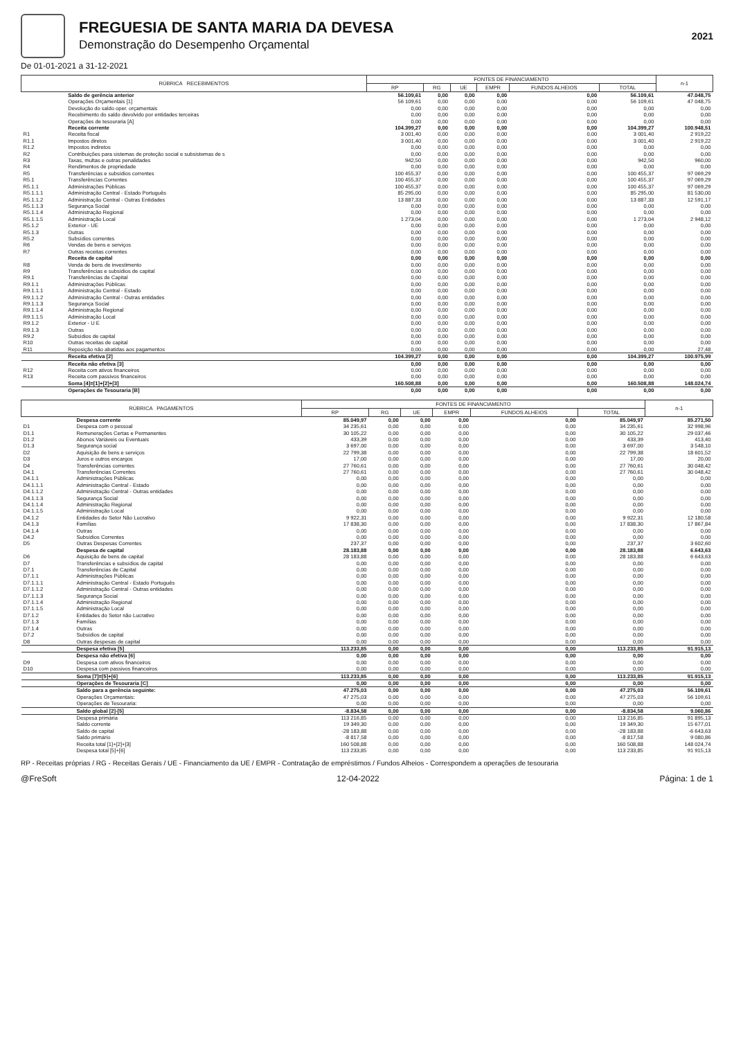FREGUESIA DE SANTA MARIA DA DEVESA
Demonstração do Desempenho Orçamental
2021
De 01-01-2021 a 31-12-2021
| RÚBRICA RECEBIMENTOS | | FONTES DE FINANCIAMENTO | | | | | | n-1 |
| --- | --- | --- | --- | --- | --- | --- | --- | --- |
| | | RP | RG | UE | EMPR | FUNDOS ALHEIOS | TOTAL | |
| | Saldo de gerência anterior | 56.109,61 | 0,00 | 0,00 | 0,00 | 0,00 | 56.109,61 | 47.048,75 |
| | Operações Orçamentais [1] | 56 109,61 | 0,00 | 0,00 | 0,00 | 0,00 | 56 109,61 | 47 048,75 |
| | Devolução do saldo oper. orçamentais | 0,00 | 0,00 | 0,00 | 0,00 | 0,00 | 0,00 | 0,00 |
| | Recebimento do saldo devolvido por entidades terceiras | 0,00 | 0,00 | 0,00 | 0,00 | 0,00 | 0,00 | 0,00 |
| | Operações de tesouraria [A] | 0,00 | 0,00 | 0,00 | 0,00 | 0,00 | 0,00 | 0,00 |
| | Receita corrente | 104.399,27 | 0,00 | 0,00 | 0,00 | 0,00 | 104.399,27 | 100.948,51 |
| R1 | Receita fiscal | 3 001,40 | 0,00 | 0,00 | 0,00 | 0,00 | 3 001,40 | 2 919,22 |
| R1.1 | Impostos diretos | 3 001,40 | 0,00 | 0,00 | 0,00 | 0,00 | 3 001,40 | 2 919,22 |
| R1.2 | Impostos indiretos | 0,00 | 0,00 | 0,00 | 0,00 | 0,00 | 0,00 | 0,00 |
| R2 | Contribuições para sistemas de proteção social e subsistemas de s | 0,00 | 0,00 | 0,00 | 0,00 | 0,00 | 0,00 | 0,00 |
| R3 | Taxas, multas e outras penalidades | 942,50 | 0,00 | 0,00 | 0,00 | 0,00 | 942,50 | 960,00 |
| R4 | Rendimentos de propriedade | 0,00 | 0,00 | 0,00 | 0,00 | 0,00 | 0,00 | 0,00 |
| R5 | Transferências e subsídios correntes | 100 455,37 | 0,00 | 0,00 | 0,00 | 0,00 | 100 455,37 | 97 069,29 |
| R5.1 | Transferências Correntes | 100 455,37 | 0,00 | 0,00 | 0,00 | 0,00 | 100 455,37 | 97 069,29 |
| R5.1.1 | Administrações Públicas | 100 455,37 | 0,00 | 0,00 | 0,00 | 0,00 | 100 455,37 | 97 069,29 |
| R5.1.1.1 | Administração Central - Estado Português | 85 295,00 | 0,00 | 0,00 | 0,00 | 0,00 | 85 295,00 | 81 530,00 |
| R5.1.1.2 | Administração Central - Outras Entidades | 13 887,33 | 0,00 | 0,00 | 0,00 | 0,00 | 13 887,33 | 12 591,17 |
| R5.1.1.3 | Segurança Social | 0,00 | 0,00 | 0,00 | 0,00 | 0,00 | 0,00 | 0,00 |
| R5.1.1.4 | Administração Regional | 0,00 | 0,00 | 0,00 | 0,00 | 0,00 | 0,00 | 0,00 |
| R5.1.1.5 | Administração Local | 1 273,04 | 0,00 | 0,00 | 0,00 | 0,00 | 1 273,04 | 2 948,12 |
| R5.1.2 | Exterior - UE | 0,00 | 0,00 | 0,00 | 0,00 | 0,00 | 0,00 | 0,00 |
| R5.1.3 | Outras | 0,00 | 0,00 | 0,00 | 0,00 | 0,00 | 0,00 | 0,00 |
| R5.2 | Subsídios correntes | 0,00 | 0,00 | 0,00 | 0,00 | 0,00 | 0,00 | 0,00 |
| R6 | Vendas de bens e serviços | 0,00 | 0,00 | 0,00 | 0,00 | 0,00 | 0,00 | 0,00 |
| R7 | Outras receitas correntes | 0,00 | 0,00 | 0,00 | 0,00 | 0,00 | 0,00 | 0,00 |
| | Receita de capital | 0,00 | 0,00 | 0,00 | 0,00 | 0,00 | 0,00 | 0,00 |
| R8 | Venda de bens de investimento | 0,00 | 0,00 | 0,00 | 0,00 | 0,00 | 0,00 | 0,00 |
| R9 | Transferências e subsídios de capital | 0,00 | 0,00 | 0,00 | 0,00 | 0,00 | 0,00 | 0,00 |
| R9.1 | Transferências de Capital | 0,00 | 0,00 | 0,00 | 0,00 | 0,00 | 0,00 | 0,00 |
| R9.1.1 | Administrações Públicas | 0,00 | 0,00 | 0,00 | 0,00 | 0,00 | 0,00 | 0,00 |
| R9.1.1.1 | Administração Central - Estado | 0,00 | 0,00 | 0,00 | 0,00 | 0,00 | 0,00 | 0,00 |
| R9.1.1.2 | Administração Central - Outras entidades | 0,00 | 0,00 | 0,00 | 0,00 | 0,00 | 0,00 | 0,00 |
| R9.1.1.3 | Segurança Social | 0,00 | 0,00 | 0,00 | 0,00 | 0,00 | 0,00 | 0,00 |
| R9.1.1.4 | Administração Regional | 0,00 | 0,00 | 0,00 | 0,00 | 0,00 | 0,00 | 0,00 |
| R9.1.1.5 | Administração Local | 0,00 | 0,00 | 0,00 | 0,00 | 0,00 | 0,00 | 0,00 |
| R9.1.2 | Exterior - U E | 0,00 | 0,00 | 0,00 | 0,00 | 0,00 | 0,00 | 0,00 |
| R9.1.3 | Outras | 0,00 | 0,00 | 0,00 | 0,00 | 0,00 | 0,00 | 0,00 |
| R9.2 | Subsídios de capital | 0,00 | 0,00 | 0,00 | 0,00 | 0,00 | 0,00 | 0,00 |
| R10 | Outras receitas de capital | 0,00 | 0,00 | 0,00 | 0,00 | 0,00 | 0,00 | 0,00 |
| R11 | Reposição não abatidas aos pagamentos | 0,00 | 0,00 | 0,00 | 0,00 | 0,00 | 0,00 | 27,48 |
| | Receita efetiva [2] | 104.399,27 | 0,00 | 0,00 | 0,00 | 0,00 | 104.399,27 | 100.975,99 |
| | Receita não efetiva [3] | 0,00 | 0,00 | 0,00 | 0,00 | 0,00 | 0,00 | 0,00 |
| R12 | Receita com ativos financeiros | 0,00 | 0,00 | 0,00 | 0,00 | 0,00 | 0,00 | 0,00 |
| R13 | Receita com passivos financeiros | 0,00 | 0,00 | 0,00 | 0,00 | 0,00 | 0,00 | 0,00 |
| | Soma [4]=[1]+[2]+[3] | 160.508,88 | 0,00 | 0,00 | 0,00 | 0,00 | 160.508,88 | 148.024,74 |
| | Operações de Tesouraria [B] | 0,00 | 0,00 | 0,00 | 0,00 | 0,00 | 0,00 | 0,00 |
| RÚBRICA PAGAMENTOS | | FONTES DE FINANCIAMENTO | | | | | | n-1 |
| --- | --- | --- | --- | --- | --- | --- | --- | --- |
| | | RP | RG | UE | EMPR | FUNDOS ALHEIOS | TOTAL | |
| | Despesa corrente | 85.049,97 | 0,00 | 0,00 | 0,00 | 0,00 | 85.049,97 | 85.271,50 |
| D1 | Despesa com o pessoal | 34 235,61 | 0,00 | 0,00 | 0,00 | 0,00 | 34 235,61 | 32 998,96 |
| D1.1 | Remunerações Certas e Permanentes | 30 105,22 | 0,00 | 0,00 | 0,00 | 0,00 | 30 105,22 | 29 037,46 |
| D1.2 | Abonos Variáveis ou Eventuais | 433,39 | 0,00 | 0,00 | 0,00 | 0,00 | 433,39 | 413,40 |
| D1.3 | Segurança social | 3 697,00 | 0,00 | 0,00 | 0,00 | 0,00 | 3 697,00 | 3 548,10 |
| D2 | Aquisição de bens e serviços | 22 799,38 | 0,00 | 0,00 | 0,00 | 0,00 | 22 799,38 | 18 601,52 |
| D3 | Juros e outros encargos | 17,00 | 0,00 | 0,00 | 0,00 | 0,00 | 17,00 | 20,00 |
| D4 | Transferências correntes | 27 760,61 | 0,00 | 0,00 | 0,00 | 0,00 | 27 760,61 | 30 048,42 |
| D4.1 | Transferências Correntes | 27 760,61 | 0,00 | 0,00 | 0,00 | 0,00 | 27 760,61 | 30 048,42 |
| D4.1.1 | Administrações Públicas | 0,00 | 0,00 | 0,00 | 0,00 | 0,00 | 0,00 | 0,00 |
| D4.1.1.1 | Administração Central - Estado | 0,00 | 0,00 | 0,00 | 0,00 | 0,00 | 0,00 | 0,00 |
| D4.1.1.2 | Administração Central - Outras entidades | 0,00 | 0,00 | 0,00 | 0,00 | 0,00 | 0,00 | 0,00 |
| D4.1.1.3 | Segurança Social | 0,00 | 0,00 | 0,00 | 0,00 | 0,00 | 0,00 | 0,00 |
| D4.1.1.4 | Administração Regional | 0,00 | 0,00 | 0,00 | 0,00 | 0,00 | 0,00 | 0,00 |
| D4.1.1.5 | Administração Local | 0,00 | 0,00 | 0,00 | 0,00 | 0,00 | 0,00 | 0,00 |
| D4.1.2 | Entidades do Setor Não Lucrativo | 9 922,31 | 0,00 | 0,00 | 0,00 | 0,00 | 9 922,31 | 12 180,58 |
| D4.1.3 | Famílias | 17 838,30 | 0,00 | 0,00 | 0,00 | 0,00 | 17 838,30 | 17 867,84 |
| D4.1.4 | Outras | 0,00 | 0,00 | 0,00 | 0,00 | 0,00 | 0,00 | 0,00 |
| D4.2 | Subsídios Correntes | 0,00 | 0,00 | 0,00 | 0,00 | 0,00 | 0,00 | 0,00 |
| D5 | Outras Despesas Correntes | 237,37 | 0,00 | 0,00 | 0,00 | 0,00 | 237,37 | 3 602,60 |
| | Despesa de capital | 28.183,88 | 0,00 | 0,00 | 0,00 | 0,00 | 28.183,88 | 6.643,63 |
| D6 | Aquisição de bens de capital | 28 183,88 | 0,00 | 0,00 | 0,00 | 0,00 | 28 183,88 | 6 643,63 |
| D7 | Transferências e subsídios de capital | 0,00 | 0,00 | 0,00 | 0,00 | 0,00 | 0,00 | 0,00 |
| D7.1 | Transferências de Capital | 0,00 | 0,00 | 0,00 | 0,00 | 0,00 | 0,00 | 0,00 |
| D7.1.1 | Administrações Públicas | 0,00 | 0,00 | 0,00 | 0,00 | 0,00 | 0,00 | 0,00 |
| D7.1.1.1 | Administração Central - Estado Português | 0,00 | 0,00 | 0,00 | 0,00 | 0,00 | 0,00 | 0,00 |
| D7.1.1.2 | Administração Central - Outras entidades | 0,00 | 0,00 | 0,00 | 0,00 | 0,00 | 0,00 | 0,00 |
| D7.1.1.3 | Segurança Social | 0,00 | 0,00 | 0,00 | 0,00 | 0,00 | 0,00 | 0,00 |
| D7.1.1.4 | Administração Regional | 0,00 | 0,00 | 0,00 | 0,00 | 0,00 | 0,00 | 0,00 |
| D7.1.1.5 | Administração Local | 0,00 | 0,00 | 0,00 | 0,00 | 0,00 | 0,00 | 0,00 |
| D7.1.2 | Entidades do Setor não Lucrativo | 0,00 | 0,00 | 0,00 | 0,00 | 0,00 | 0,00 | 0,00 |
| D7.1.3 | Famílias | 0,00 | 0,00 | 0,00 | 0,00 | 0,00 | 0,00 | 0,00 |
| D7.1.4 | Outras | 0,00 | 0,00 | 0,00 | 0,00 | 0,00 | 0,00 | 0,00 |
| D7.2 | Subsídios de capital | 0,00 | 0,00 | 0,00 | 0,00 | 0,00 | 0,00 | 0,00 |
| D8 | Outras despesas de capital | 0,00 | 0,00 | 0,00 | 0,00 | 0,00 | 0,00 | 0,00 |
| | Despesa efetiva [5] | 113.233,85 | 0,00 | 0,00 | 0,00 | 0,00 | 113.233,85 | 91.915,13 |
| | Despesa não efetiva [6] | 0,00 | 0,00 | 0,00 | 0,00 | 0,00 | 0,00 | 0,00 |
| D9 | Despesa com ativos financeiros | 0,00 | 0,00 | 0,00 | 0,00 | 0,00 | 0,00 | 0,00 |
| D10 | Despesa com passivos financeiros | 0,00 | 0,00 | 0,00 | 0,00 | 0,00 | 0,00 | 0,00 |
| | Soma [7]=[5]+[6] | 113.233,85 | 0,00 | 0,00 | 0,00 | 0,00 | 113.233,85 | 91.915,13 |
| | Operações de Tesouraria [C] | 0,00 | 0,00 | 0,00 | 0,00 | 0,00 | 0,00 | 0,00 |
| | Saldo para a gerência seguinte: | 47.275,03 | 0,00 | 0,00 | 0,00 | 0,00 | 47.275,03 | 56.109,61 |
| | Operações Orçamentais: | 47 275,03 | 0,00 | 0,00 | 0,00 | 0,00 | 47 275,03 | 56 109,61 |
| | Operações de Tesouraria: | 0,00 | 0,00 | 0,00 | 0,00 | 0,00 | 0,00 | 0,00 |
| | Saldo global [2]-[5] | -8.834,58 | 0,00 | 0,00 | 0,00 | 0,00 | -8.834,58 | 9.060,86 |
| | Despesa primária | 113 216,85 | 0,00 | 0,00 | 0,00 | 0,00 | 113 216,85 | 91 895,13 |
| | Saldo corrente | 19 349,30 | 0,00 | 0,00 | 0,00 | 0,00 | 19 349,30 | 15 677,01 |
| | Saldo de capital | -28 183,88 | 0,00 | 0,00 | 0,00 | 0,00 | -28 183,88 | -6 643,63 |
| | Saldo primário | -8 817,58 | 0,00 | 0,00 | 0,00 | 0,00 | -8 817,58 | 9 080,86 |
| | Receita total [1]+[2]+[3] | 160 508,88 | 0,00 | 0,00 | 0,00 | 0,00 | 160 508,88 | 148 024,74 |
| | Despesa total [5]+[6] | 113 233,85 | 0,00 | 0,00 | 0,00 | 0,00 | 113 233,85 | 91 915,13 |
RP - Receitas próprias / RG - Receitas Gerais / UE - Financiamento da UE / EMPR - Contratação de empréstimos / Fundos Alheios - Correspondem a operações de tesouraria
@FreSoft 12-04-2022 Página: 1 de 1